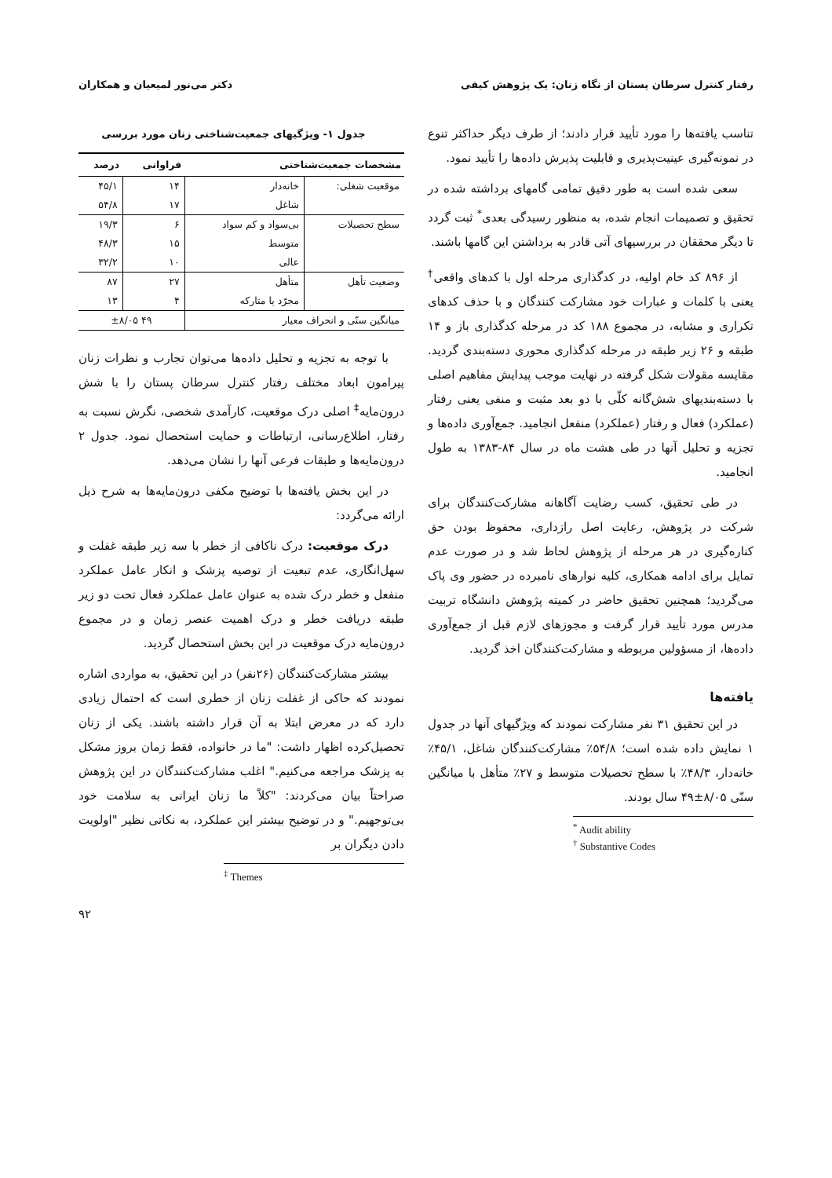رفتار کنترل سرطان پستان از نگاه زنان: یک پژوهش کیفی دکتر می‌نور لمیعیان و همکاران
تناسب یافته‌ها را مورد تأیید قرار دادند؛ از طرف دیگر حداکثر تنوع در نمونه‌گیری عینیت‌پذیری و قابلیت پذیرش داده‌ها را تأیید نمود.
سعی شده است به طور دقیق تمامی گامهای برداشته شده در تحقیق و تصمیمات انجام شده، به منظور رسیدگی بعدی<sup>*</sup> ثبت گردد تا دیگر محققان در بررسیهای آتی قادر به برداشتن این گامها باشند.
از ۸۹۶ کد خام اولیه، در کدگذاری مرحله اول با کدهای واقعی<sup>†</sup> یعنی با کلمات و عبارات خود مشارکت کنندگان و با حذف کدهای تکراری و مشابه، در مجموع ۱۸۸ کد در مرحله کدگذاری باز و ۱۴ طبقه و ۲۶ زیر طبقه در مرحله کدگذاری محوری دسته‌بندی گردید. مقایسه مقولات شکل گرفته در نهایت موجب پیدایش مفاهیم اصلی با دسته‌بندیهای شش‌گانه کلّی با دو بعد مثبت و منفی یعنی رفتار (عملکرد) فعال و رفتار (عملکرد) منفعل انجامید. جمع‌آوری داده‌ها و تجزیه و تحلیل آنها در طی هشت ماه در سال ۸۴-۱۳۸۳ به طول انجامید.
در طی تحقیق، کسب رضایت آگاهانه مشارکت‌کنندگان برای شرکت در پژوهش، رعایت اصل رازداری، محفوظ بودن حق کناره‌گیری در هر مرحله از پژوهش لحاظ شد و در صورت عدم تمایل برای ادامه همکاری، کلیه نوارهای نامبرده در حضور وی پاک می‌گردید؛ همچنین تحقیق حاضر در کمیته پژوهش دانشگاه تربیت مدرس مورد تأیید قرار گرفت و مجوزهای لازم قبل از جمع‌آوری داده‌ها، از مسؤولین مربوطه و مشارکت‌کنندگان اخذ گردید.
یافته‌ها
در این تحقیق ۳۱ نفر مشارکت نمودند که ویژگیهای آنها در جدول ۱ نمایش داده شده است؛ ۵۴/۸٪ مشارکت‌کنندگان شاغل، ۴۵/۱٪ خانه‌دار، ۴۸/۳٪ با سطح تحصیلات متوسط و ۲۷٪ متأهل با میانگین سنّی ۸/۰۵±۴۹ سال بودند.
<sup>*</sup> Audit ability
<sup>†</sup> Substantive Codes
جدول ۱- ویژگیهای جمعیت‌شناختی زنان مورد بررسی
| مشخصات جمعیت‌شناختی | | فراوانی | درصد |
| --- | --- | --- | --- |
| موقعیت شغلی: | خانه‌دار | ۱۴ | ۴۵/۱ |
| | شاغل | ۱۷ | ۵۴/۸ |
| سطح تحصیلات | بی‌سواد و کم سواد | ۶ | ۱۹/۳ |
| | متوسط | ۱۵ | ۴۸/۳ |
| | عالی | ۱۰ | ۳۲/۲ |
| وضعیت تأهل | متأهل | ۲۷ | ۸۷ |
| | مجرّد یا متارکه | ۴ | ۱۳ |
| میانگین سنّی و انحراف معیار | | ۴۹ ±۸/۰۵ | |
با توجه به تجزیه و تحلیل داده‌ها می‌توان تجارب و نظرات زنان پیرامون ابعاد مختلف رفتار کنترل سرطان پستان را با شش درون‌مایه<sup>‡</sup> اصلی درک موقعیت، کارآمدی شخصی، نگرش نسبت به رفتار، اطلاع‌رسانی، ارتباطات و حمایت استحصال نمود. جدول ۲ درون‌مایه‌ها و طبقات فرعی آنها را نشان می‌دهد.
در این بخش یافته‌ها با توضیح مکفی درون‌مایه‌ها به شرح ذیل ارائه می‌گردد:
درک موقعیت: درک ناکافی از خطر با سه زیر طبقه غفلت و سهل‌انگاری، عدم تبعیت از توصیه پزشک و انکار عامل عملکرد منفعل و خطر درک شده به عنوان عامل عملکرد فعال تحت دو زیر طبقه دریافت خطر و درک اهمیت عنصر زمان و در مجموع درون‌مایه درک موقعیت در این بخش استحصال گردید.
بیشتر مشارکت‌کنندگان (۲۶نفر) در این تحقیق، به مواردی اشاره نمودند که حاکی از غفلت زنان از خطری است که احتمال زیادی دارد که در معرض ابتلا به آن قرار داشته باشند. یکی از زنان تحصیل‌کرده اظهار داشت: "ما در خانواده، فقط زمان بروز مشکل به پزشک مراجعه می‌کنیم." اغلب مشارکت‌کنندگان در این پژوهش صراحتاً بیان می‌کردند: "کلاً ما زنان ایرانی به سلامت خود بی‌توجهیم." و در توضیح بیشتر این عملکرد، به نکاتی نظیر "اولویت دادن دیگران بر
<sup>‡</sup> Themes
۹۲